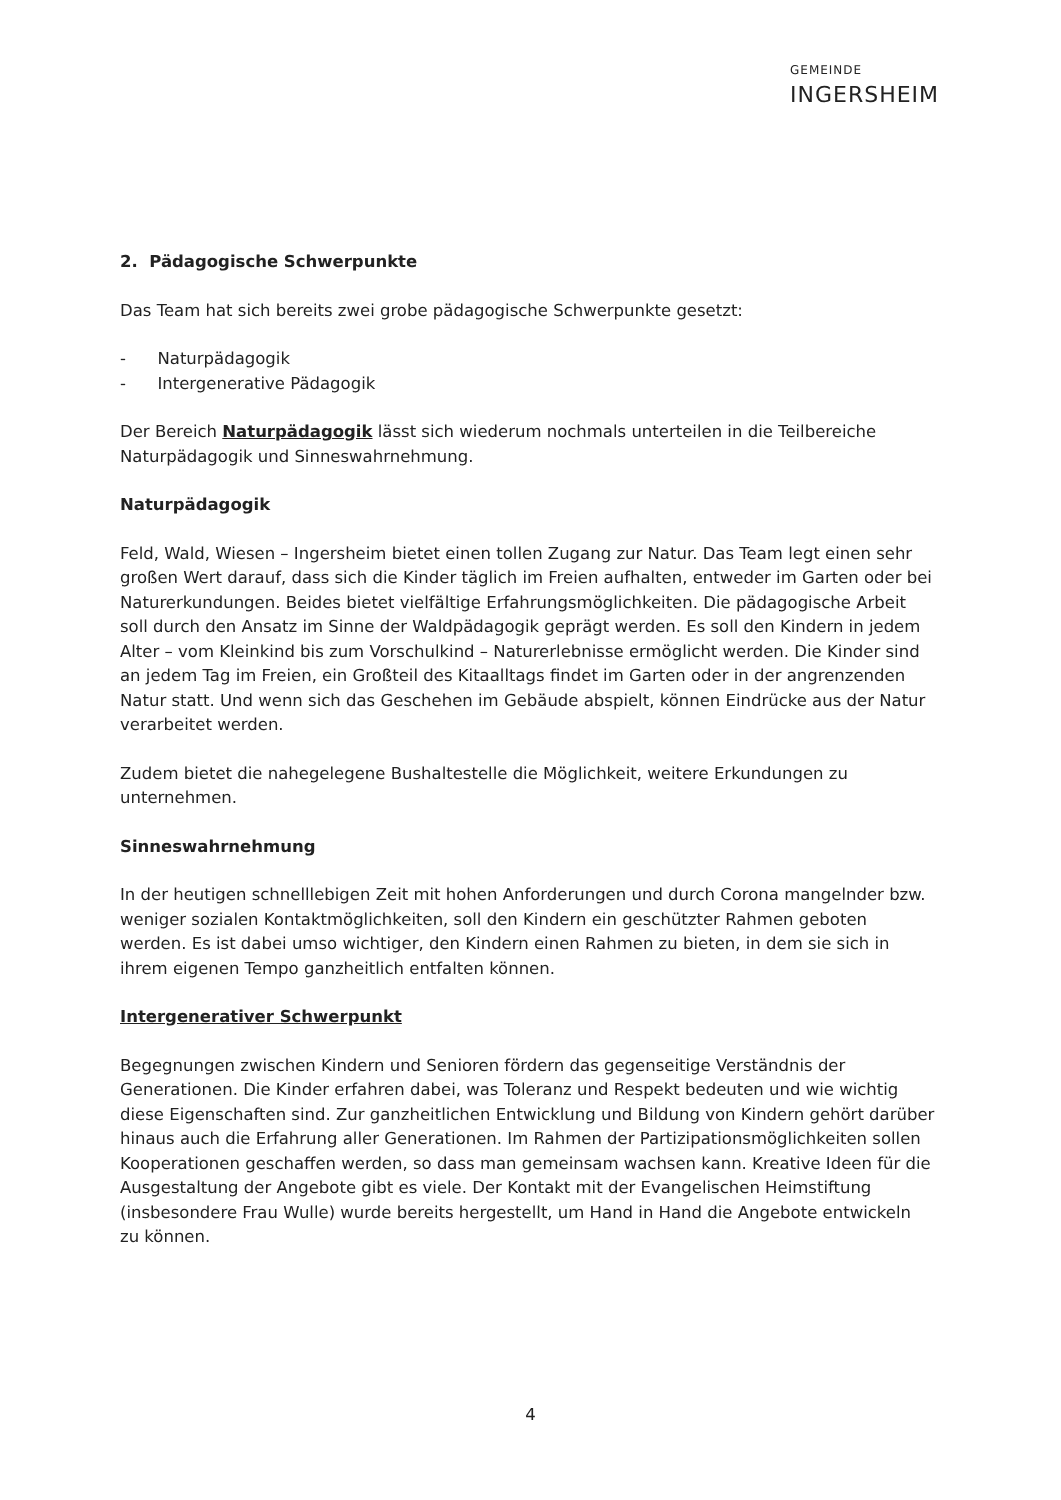GEMEINDE
INGERSHEIM
2. Pädagogische Schwerpunkte
Das Team hat sich bereits zwei grobe pädagogische Schwerpunkte gesetzt:
- Naturpädagogik
- Intergenerative Pädagogik
Der Bereich Naturpädagogik lässt sich wiederum nochmals unterteilen in die Teilbereiche Naturpädagogik und Sinneswahrnehmung.
Naturpädagogik
Feld, Wald, Wiesen – Ingersheim bietet einen tollen Zugang zur Natur. Das Team legt einen sehr großen Wert darauf, dass sich die Kinder täglich im Freien aufhalten, entweder im Garten oder bei Naturerkundungen. Beides bietet vielfältige Erfahrungsmöglichkeiten. Die pädagogische Arbeit soll durch den Ansatz im Sinne der Waldpädagogik geprägt werden. Es soll den Kindern in jedem Alter – vom Kleinkind bis zum Vorschulkind – Naturerlebnisse ermöglicht werden. Die Kinder sind an jedem Tag im Freien, ein Großteil des Kitaalltags findet im Garten oder in der angrenzenden Natur statt. Und wenn sich das Geschehen im Gebäude abspielt, können Eindrücke aus der Natur verarbeitet werden.
Zudem bietet die nahegelegene Bushaltestelle die Möglichkeit, weitere Erkundungen zu unternehmen.
Sinneswahrnehmung
In der heutigen schnelllebigen Zeit mit hohen Anforderungen und durch Corona mangelnder bzw. weniger sozialen Kontaktmöglichkeiten, soll den Kindern ein geschützter Rahmen geboten werden. Es ist dabei umso wichtiger, den Kindern einen Rahmen zu bieten, in dem sie sich in ihrem eigenen Tempo ganzheitlich entfalten können.
Intergenerativer Schwerpunkt
Begegnungen zwischen Kindern und Senioren fördern das gegenseitige Verständnis der Generationen. Die Kinder erfahren dabei, was Toleranz und Respekt bedeuten und wie wichtig diese Eigenschaften sind. Zur ganzheitlichen Entwicklung und Bildung von Kindern gehört darüber hinaus auch die Erfahrung aller Generationen. Im Rahmen der Partizipationsmöglichkeiten sollen Kooperationen geschaffen werden, so dass man gemeinsam wachsen kann. Kreative Ideen für die Ausgestaltung der Angebote gibt es viele. Der Kontakt mit der Evangelischen Heimstiftung (insbesondere Frau Wulle) wurde bereits hergestellt, um Hand in Hand die Angebote entwickeln zu können.
4